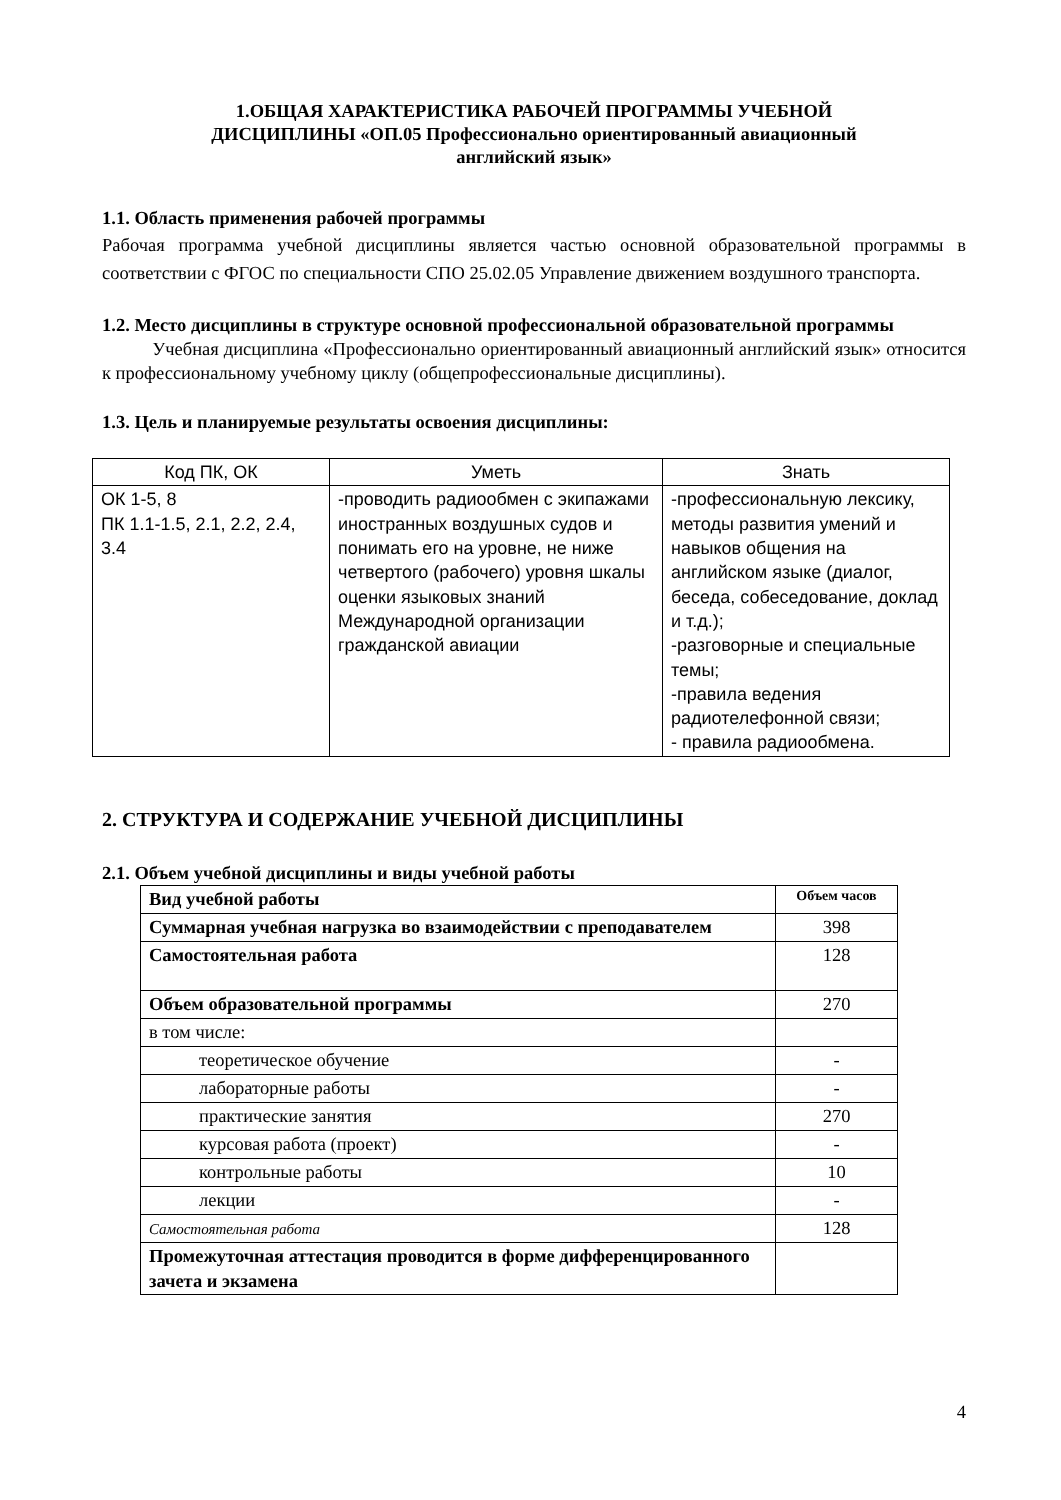1.ОБЩАЯ ХАРАКТЕРИСТИКА РАБОЧЕЙ ПРОГРАММЫ УЧЕБНОЙ
ДИСЦИПЛИНЫ «ОП.05 Профессионально ориентированный авиационный
английский язык»
1.1. Область применения рабочей программы
Рабочая программа учебной дисциплины является частью основной образовательной программы в соответствии с ФГОС по специальности СПО 25.02.05 Управление движением воздушного транспорта.
1.2. Место дисциплины в структуре основной профессиональной образовательной программы
Учебная дисциплина «Профессионально ориентированный авиационный английский язык» относится к профессиональному учебному циклу (общепрофессиональные дисциплины).
1.3. Цель и планируемые результаты освоения дисциплины:
| Код ПК, ОК | Уметь | Знать |
| ОК 1-5, 8 ПК 1.1-1.5, 2.1, 2.2, 2.4, 3.4 | -проводить радиообмен с экипажами иностранных воздушных судов и понимать его на уровне, не ниже четвертого (рабочего) уровня шкалы оценки языковых знаний Международной организации гражданской авиации | -профессиональную лексику, методы развития умений и навыков общения на английском языке (диалог, беседа, собеседование, доклад и т.д.); -разговорные и специальные темы; -правила ведения радиотелефонной связи; - правила радиообмена. |
2. СТРУКТУРА И СОДЕРЖАНИЕ УЧЕБНОЙ ДИСЦИПЛИНЫ
2.1. Объем учебной дисциплины и виды учебной работы
| Вид учебной работы | Объем часов |
| Суммарная учебная нагрузка во взаимодействии с преподавателем | 398 |
| Самостоятельная работа | 128 |
| Объем образовательной программы | 270 |
| в том числе: | |
| теоретическое обучение | - |
| лабораторные работы | - |
| практические занятия | 270 |
| курсовая работа (проект) | - |
| контрольные работы | 10 |
| лекции | - |
| Самостоятельная работа | 128 |
| Промежуточная аттестация проводится в форме дифференцированного зачета и экзамена | |
4